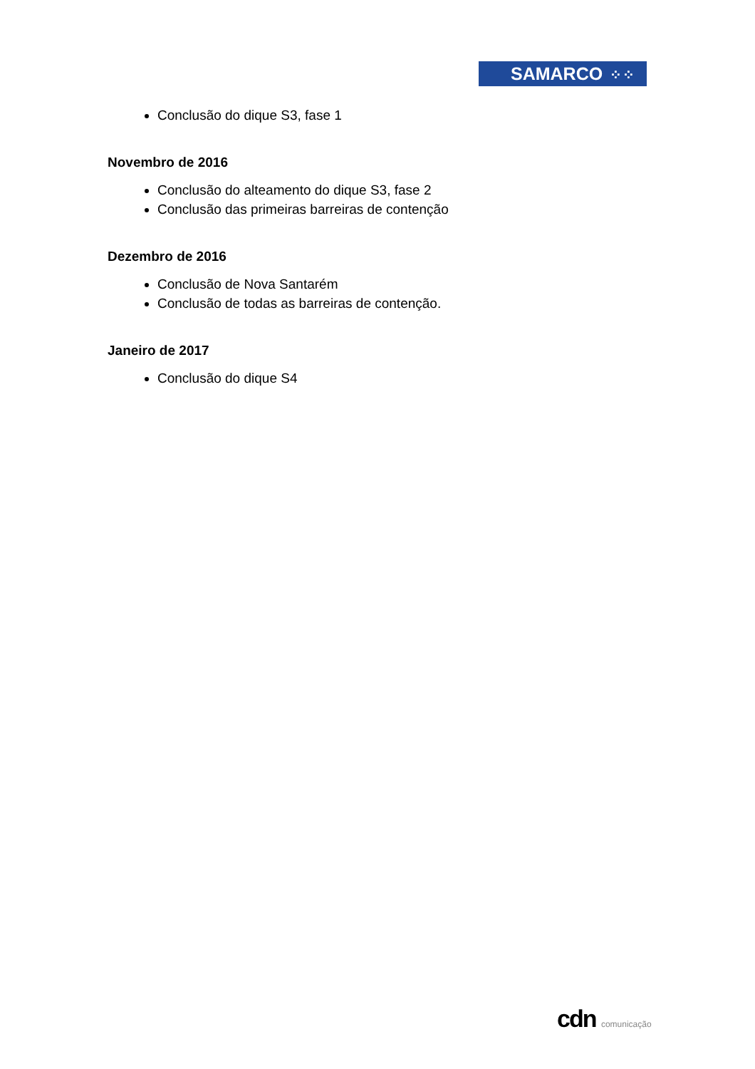SAMARCO ⁘⁘
Conclusão do dique S3, fase 1
Novembro de 2016
Conclusão do alteamento do dique S3, fase 2
Conclusão das primeiras barreiras de contenção
Dezembro de 2016
Conclusão de Nova Santarém
Conclusão de todas as barreiras de contenção.
Janeiro de 2017
Conclusão do dique S4
cdn comunicação